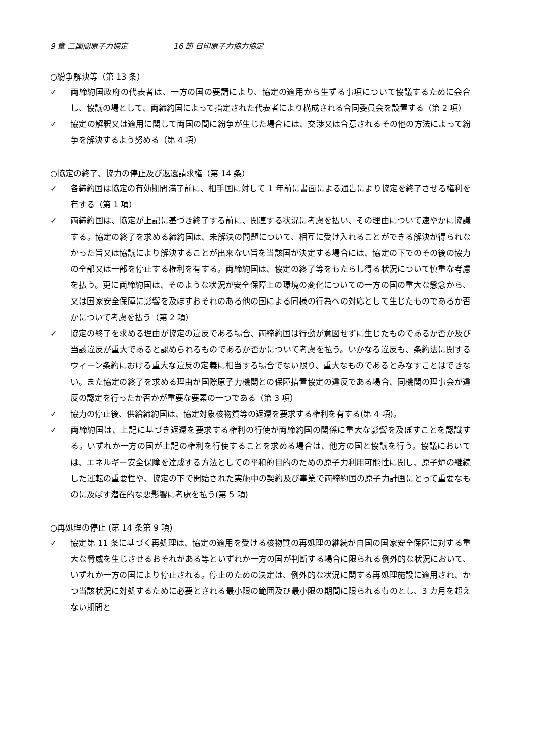9 章 二国間原子力協定 16 節 日印原子力協力協定
○紛争解決等（第 13 条）
✓ 両締約国政府の代表者は、一方の国の要請により、協定の適用から生ずる事項について協議するために会合し、協議の場として、両締約国によって指定された代表者により構成される合同委員会を設置する（第 2 項）
✓ 協定の解釈又は適用に関して両国の間に紛争が生じた場合には、交渉又は合意されるその他の方法によって紛争を解決するよう努める（第 4 項）
○協定の終了、協力の停止及び返還請求権（第 14 条）
✓ 各締約国は協定の有効期間満了前に、相手国に対して 1 年前に書面による通告により協定を終了させる権利を有する（第 1 項）
✓ 両締約国は、協定が上記に基づき終了する前に、関連する状況に考慮を払い、その理由について速やかに協議する。協定の終了を求める締約国は、未解決の問題について、相互に受け入れることができる解決が得られなかった旨又は協議により解決することが出来ない旨を当該国が決定する場合には、協定の下でのその後の協力の全部又は一部を停止する権利を有する。両締約国は、協定の終了等をもたらし得る状況について慎重な考慮を払う。更に両締約国は、そのような状況が安全保障上の環境の変化についての一方の国の重大な懸念から、又は国家安全保障に影響を及ぼすおそれのある他の国による同様の行為への対応として生じたものであるか否かについて考慮を払う（第 2 項）
✓ 協定の終了を求める理由が協定の違反である場合、両締約国は行動が意図せずに生じたものであるか否か及び当該違反が重大であると認められるものであるか否かについて考慮を払う。いかなる違反も、条約法に関するウィーン条約における重大な違反の定義に相当する場合でない限り、重大なものであるとみなすことはできない。また協定の終了を求める理由が国際原子力機関との保障措置協定の違反である場合、同機関の理事会が違反の認定を行ったか否かが重要な要素の一つである（第 3 項）
✓ 協力の停止後、供給締約国は、協定対象核物質等の返還を要求する権利を有する(第 4 項)。
✓ 両締約国は、上記に基づき返還を要求する権利の行使が両締約国の関係に重大な影響を及ぼすことを認識する。いずれか一方の国が上記の権利を行使することを求める場合は、他方の国と協議を行う。協議においては、エネルギー安全保障を達成する方法としての平和的目的のための原子力利用可能性に関し、原子炉の継続した運転の重要性や、協定の下で開始された実施中の契約及び事業で両締約国の原子力計画にとって重要なものに及ぼす潜在的な悪影響に考慮を払う(第 5 項)
○再処理の停止 (第 14 条第 9 項)
✓ 協定第 11 条に基づく再処理は、協定の適用を受ける核物質の再処理の継続が自国の国家安全保障に対する重大な脅威を生じさせるおそれがある等といずれか一方の国が判断する場合に限られる例外的な状況において、いずれか一方の国により停止される。停止のための決定は、例外的な状況に関する再処理施設に適用され、かつ当該状況に対処するために必要とされる最小限の範囲及び最小限の期間に限られるものとし、3 カ月を超えない期間と